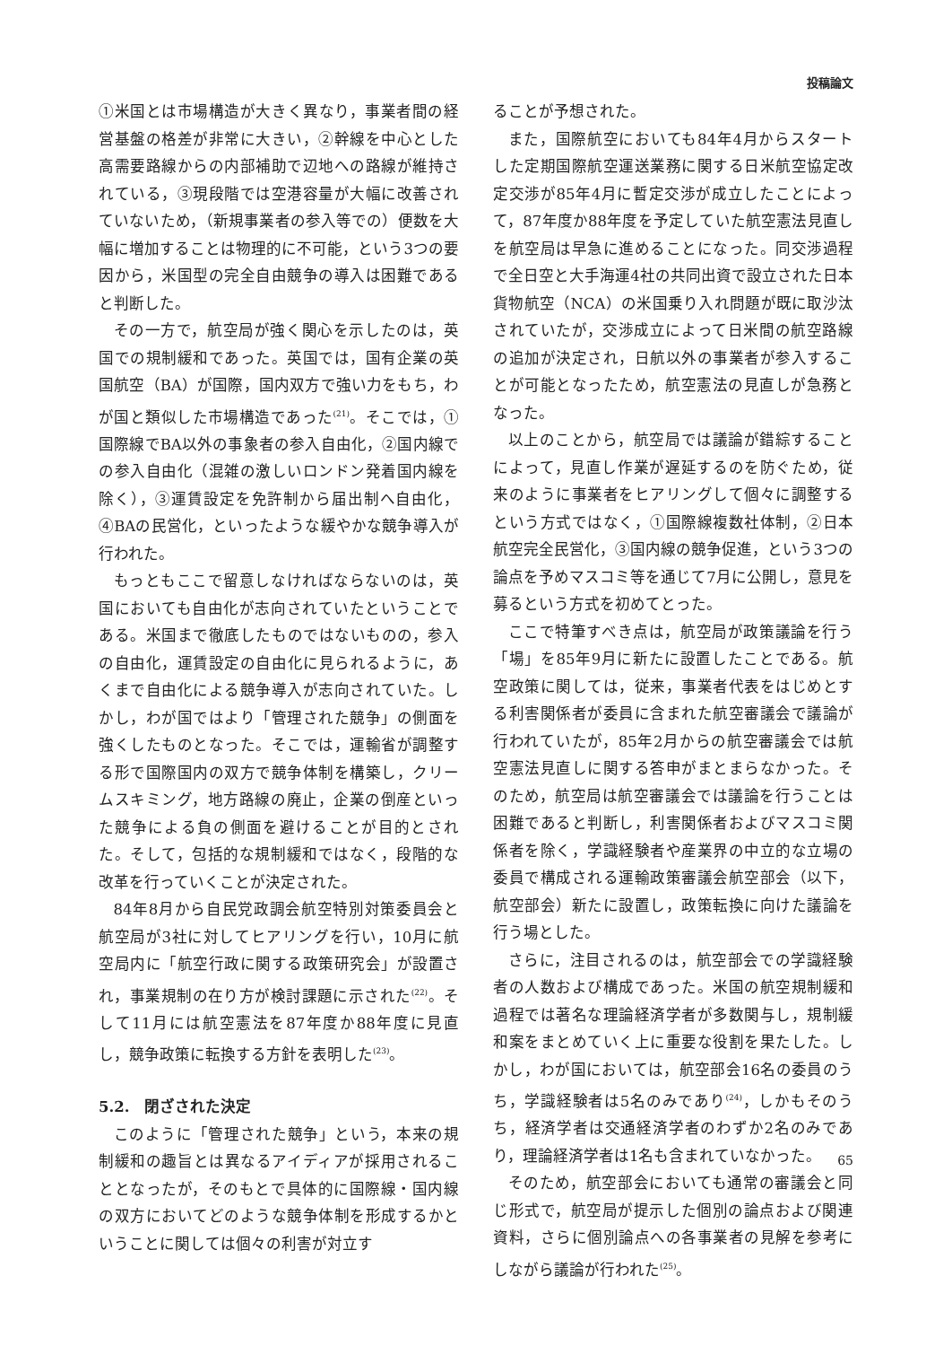投稿論文
①米国とは市場構造が大きく異なり，事業者間の経営基盤の格差が非常に大きい，②幹線を中心とした高需要路線からの内部補助で辺地への路線が維持されている，③現段階では空港容量が大幅に改善されていないため，（新規事業者の参入等での）便数を大幅に増加することは物理的に不可能，という3つの要因から，米国型の完全自由競争の導入は困難であると判断した。
その一方で，航空局が強く関心を示したのは，英国での規制緩和であった。英国では，国有企業の英国航空（BA）が国際，国内双方で強い力をもち，わが国と類似した市場構造であった<sup>(21)</sup>。そこでは，①国際線でBA以外の事象者の参入自由化，②国内線での参入自由化（混雑の激しいロンドン発着国内線を除く），③運賃設定を免許制から届出制へ自由化，④BAの民営化，といったような緩やかな競争導入が行われた。
もっともここで留意しなければならないのは，英国においても自由化が志向されていたということである。米国まで徹底したものではないものの，参入の自由化，運賃設定の自由化に見られるように，あくまで自由化による競争導入が志向されていた。しかし，わが国ではより「管理された競争」の側面を強くしたものとなった。そこでは，運輸省が調整する形で国際国内の双方で競争体制を構築し，クリームスキミング，地方路線の廃止，企業の倒産といった競争による負の側面を避けることが目的とされた。そして，包括的な規制緩和ではなく，段階的な改革を行っていくことが決定された。
84年8月から自民党政調会航空特別対策委員会と航空局が3社に対してヒアリングを行い，10月に航空局内に「航空行政に関する政策研究会」が設置され，事業規制の在り方が検討課題に示された<sup>(22)</sup>。そして11月には航空憲法を87年度か88年度に見直し，競争政策に転換する方針を表明した<sup>(23)</sup>。
5.2.　閉ざされた決定
このように「管理された競争」という，本来の規制緩和の趣旨とは異なるアイディアが採用されることとなったが，そのもとで具体的に国際線・国内線の双方においてどのような競争体制を形成するかということに関しては個々の利害が対立す
ることが予想された。
また，国際航空においても84年4月からスタートした定期国際航空運送業務に関する日米航空協定改定交渉が85年4月に暫定交渉が成立したことによって，87年度か88年度を予定していた航空憲法見直しを航空局は早急に進めることになった。同交渉過程で全日空と大手海運4社の共同出資で設立された日本貨物航空（NCA）の米国乗り入れ問題が既に取沙汰されていたが，交渉成立によって日米間の航空路線の追加が決定され，日航以外の事業者が参入することが可能となったため，航空憲法の見直しが急務となった。
以上のことから，航空局では議論が錯綜することによって，見直し作業が遅延するのを防ぐため，従来のように事業者をヒアリングして個々に調整するという方式ではなく，①国際線複数社体制，②日本航空完全民営化，③国内線の競争促進，という3つの論点を予めマスコミ等を通じて7月に公開し，意見を募るという方式を初めてとった。
ここで特筆すべき点は，航空局が政策議論を行う「場」を85年9月に新たに設置したことである。航空政策に関しては，従来，事業者代表をはじめとする利害関係者が委員に含まれた航空審議会で議論が行われていたが，85年2月からの航空審議会では航空憲法見直しに関する答申がまとまらなかった。そのため，航空局は航空審議会では議論を行うことは困難であると判断し，利害関係者およびマスコミ関係者を除く，学識経験者や産業界の中立的な立場の委員で構成される運輸政策審議会航空部会（以下，航空部会）新たに設置し，政策転換に向けた議論を行う場とした。
さらに，注目されるのは，航空部会での学識経験者の人数および構成であった。米国の航空規制緩和過程では著名な理論経済学者が多数関与し，規制緩和案をまとめていく上に重要な役割を果たした。しかし，わが国においては，航空部会16名の委員のうち，学識経験者は5名のみであり<sup>(24)</sup>，しかもそのうち，経済学者は交通経済学者のわずか2名のみであり，理論経済学者は1名も含まれていなかった。
そのため，航空部会においても通常の審議会と同じ形式で，航空局が提示した個別の論点および関連資料，さらに個別論点への各事業者の見解を参考にしながら議論が行われた<sup>(25)</sup>。
65